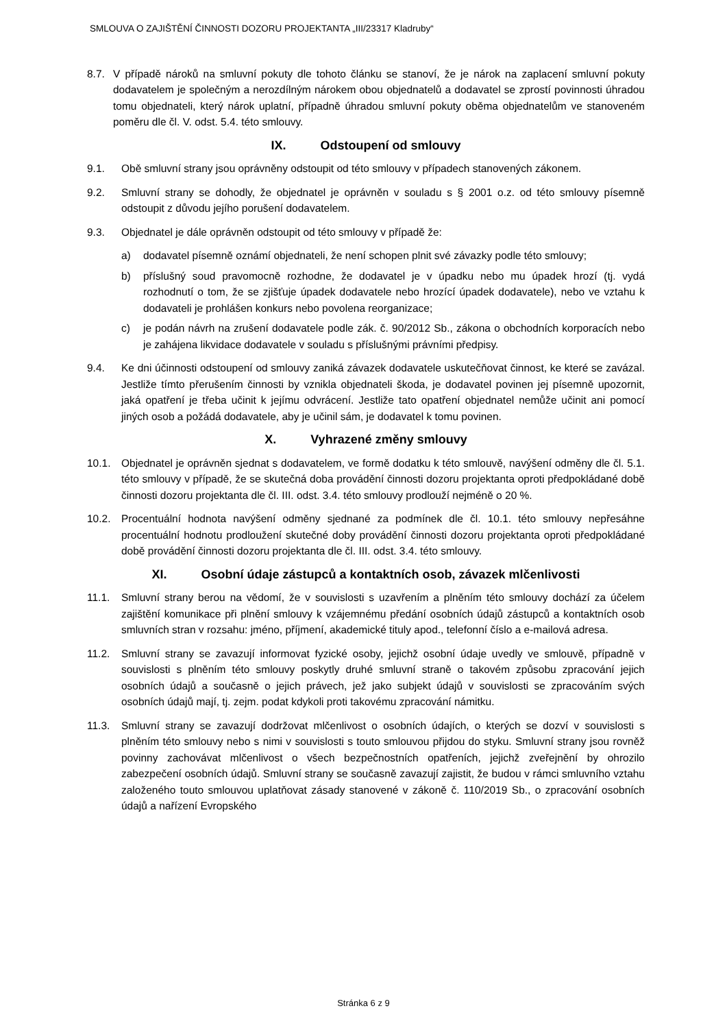SMLOUVA O ZAJIŠTĚNÍ ČINNOSTI DOZORU PROJEKTANTA „III/23317 Kladruby“
8.7. V případě nároků na smluvní pokuty dle tohoto článku se stanoví, že je nárok na zaplacení smluvní pokuty dodavatelem je společným a nerozdílným nárokem obou objednatelů a dodavatel se zprostí povinnosti úhradou tomu objednateli, který nárok uplatní, případně úhradou smluvní pokuty oběma objednatelům ve stanoveném poměru dle čl. V. odst. 5.4. této smlouvy.
IX. Odstoupení od smlouvy
9.1. Obě smluvní strany jsou oprávněny odstoupit od této smlouvy v případech stanovených zákonem.
9.2. Smluvní strany se dohodly, že objednatel je oprávněn v souladu s § 2001 o.z. od této smlouvy písemně odstoupit z důvodu jejího porušení dodavatelem.
9.3. Objednatel je dále oprávněn odstoupit od této smlouvy v případě že:
a) dodavatel písemně oznámí objednateli, že není schopen plnit své závazky podle této smlouvy;
b) příslušný soud pravomocně rozhodne, že dodavatel je v úpadku nebo mu úpadek hrozí (tj. vydá rozhodnutí o tom, že se zjišťuje úpadek dodavatele nebo hrozící úpadek dodavatele), nebo ve vztahu k dodavateli je prohlášen konkurs nebo povolena reorganizace;
c) je podán návrh na zrušení dodavatele podle zák. č. 90/2012 Sb., zákona o obchodních korporacích nebo je zahájena likvidace dodavatele v souladu s příslušnými právními předpisy.
9.4. Ke dni účinnosti odstoupení od smlouvy zaniká závazek dodavatele uskutečňovat činnost, ke které se zavázal. Jestliže tímto přerušením činnosti by vznikla objednateli škoda, je dodavatel povinen jej písemně upozornit, jaká opatření je třeba učinit k jejímu odvrácení. Jestliže tato opatření objednatel nemůže učinit ani pomocí jiných osob a požádá dodavatele, aby je učinil sám, je dodavatel k tomu povinen.
X. Vyhrazené změny smlouvy
10.1. Objednatel je oprávněn sjednat s dodavatelem, ve formě dodatku k této smlouvě, navýšení odměny dle čl. 5.1. této smlouvy v případě, že se skutečná doba provádění činnosti dozoru projektanta oproti předpokládané době činnosti dozoru projektanta dle čl. III. odst. 3.4. této smlouvy prodlouží nejméně o 20 %.
10.2. Procentuální hodnota navýšení odměny sjednané za podmínek dle čl. 10.1. této smlouvy nepřesáhne procentuální hodnotu prodloužení skutečné doby provádění činnosti dozoru projektanta oproti předpokládané době provádění činnosti dozoru projektanta dle čl. III. odst. 3.4. této smlouvy.
XI. Osobní údaje zástupců a kontaktních osob, závazek mlčenlivosti
11.1. Smluvní strany berou na vědomí, že v souvislosti s uzavřením a plněním této smlouvy dochází za účelem zajištění komunikace při plnění smlouvy k vzájemnému předání osobních údajů zástupců a kontaktních osob smluvních stran v rozsahu: jméno, příjmení, akademické tituly apod., telefonní číslo a e-mailová adresa.
11.2. Smluvní strany se zavazují informovat fyzické osoby, jejichž osobní údaje uvedly ve smlouvě, případně v souvislosti s plněním této smlouvy poskytly druhé smluvní straně o takovém způsobu zpracování jejich osobních údajů a současně o jejich právech, jež jako subjekt údajů v souvislosti se zpracováním svých osobních údajů mají, tj. zejm. podat kdykoli proti takovému zpracování námitku.
11.3. Smluvní strany se zavazují dodržovat mlčenlivost o osobních údajích, o kterých se dozví v souvislosti s plněním této smlouvy nebo s nimi v souvislosti s touto smlouvou přijdou do styku. Smluvní strany jsou rovněž povinny zachovávat mlčenlivost o všech bezpečnostních opatřeních, jejichž zveřejnění by ohrozilo zabezpečení osobních údajů. Smluvní strany se současně zavazují zajistit, že budou v rámci smluvního vztahu založeného touto smlouvou uplatňovat zásady stanovené v zákoně č. 110/2019 Sb., o zpracování osobních údajů a nařízení Evropského
Stránka 6 z 9